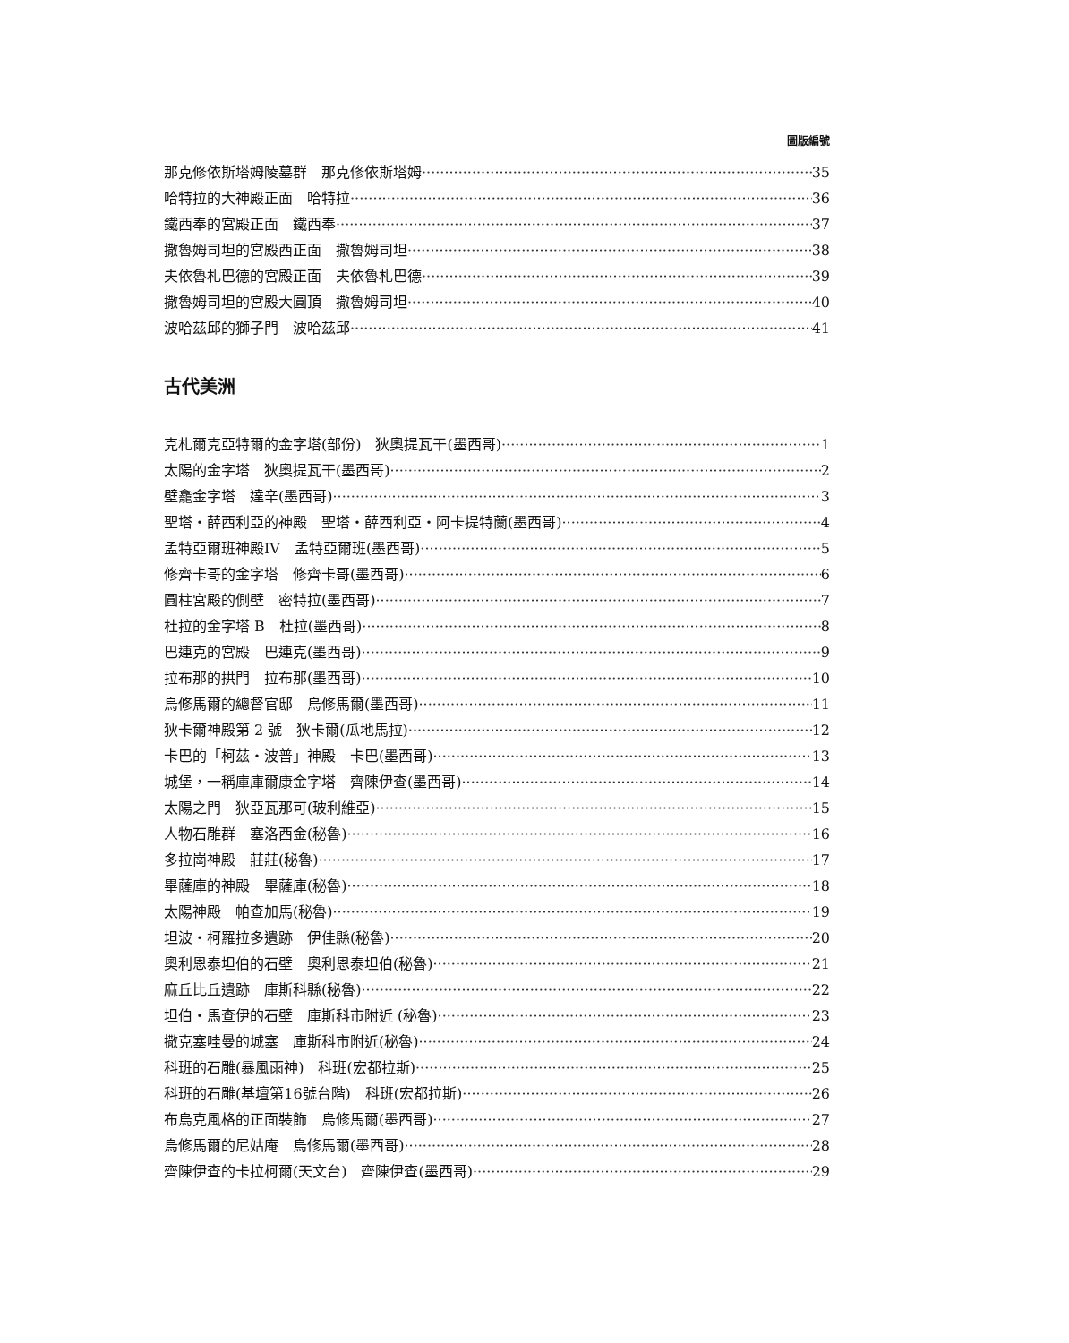圖版編號
那克修依斯塔姆陵墓群　那克修依斯塔姆 35
哈特拉的大神殿正面　哈特拉 36
鐵西奉的宮殿正面　鐵西奉 37
撒魯姆司坦的宮殿西正面　撒魯姆司坦 38
夫依魯札巴德的宮殿正面　夫依魯札巴德 39
撒魯姆司坦的宮殿大圓頂　撒魯姆司坦 40
波哈茲邱的獅子門　波哈茲邱 41
古代美洲
克札爾克亞特爾的金字塔(部份)　狄奧提瓦干(墨西哥) 1
太陽的金字塔　狄奧提瓦干(墨西哥) 2
壁龕金字塔　達辛(墨西哥) 3
聖塔・薛西利亞的神殿　聖塔・薛西利亞・阿卡提特蘭(墨西哥) 4
孟特亞爾班神殿IV　孟特亞爾班(墨西哥) 5
修齊卡哥的金字塔　修齊卡哥(墨西哥) 6
圓柱宮殿的側壁　密特拉(墨西哥) 7
杜拉的金字塔 B　杜拉(墨西哥) 8
巴連克的宮殿　巴連克(墨西哥) 9
拉布那的拱門　拉布那(墨西哥) 10
烏修馬爾的總督官邸　烏修馬爾(墨西哥) 11
狄卡爾神殿第 2 號　狄卡爾(瓜地馬拉) 12
卡巴的「柯茲・波普」神殿　卡巴(墨西哥) 13
城堡，一稱庫庫爾康金字塔　齊陳伊查(墨西哥) 14
太陽之門　狄亞瓦那可(玻利維亞) 15
人物石雕群　塞洛西金(秘魯) 16
多拉崗神殿　莊莊(秘魯) 17
畢薩庫的神殿　畢薩庫(秘魯) 18
太陽神殿　帕查加馬(秘魯) 19
坦波・柯羅拉多遺跡　伊佳縣(秘魯) 20
奧利恩泰坦伯的石壁　奧利恩泰坦伯(秘魯) 21
麻丘比丘遺跡　庫斯科縣(秘魯) 22
坦伯・馬查伊的石壁　庫斯科市附近 (秘魯) 23
撒克塞哇曼的城塞　庫斯科市附近(秘魯) 24
科班的石雕(暴風雨神)　科班(宏都拉斯) 25
科班的石雕(基壇第16號台階)　科班(宏都拉斯) 26
布烏克風格的正面裝飾　烏修馬爾(墨西哥) 27
烏修馬爾的尼姑庵　烏修馬爾(墨西哥) 28
齊陳伊查的卡拉柯爾(天文台)　齊陳伊查(墨西哥) 29